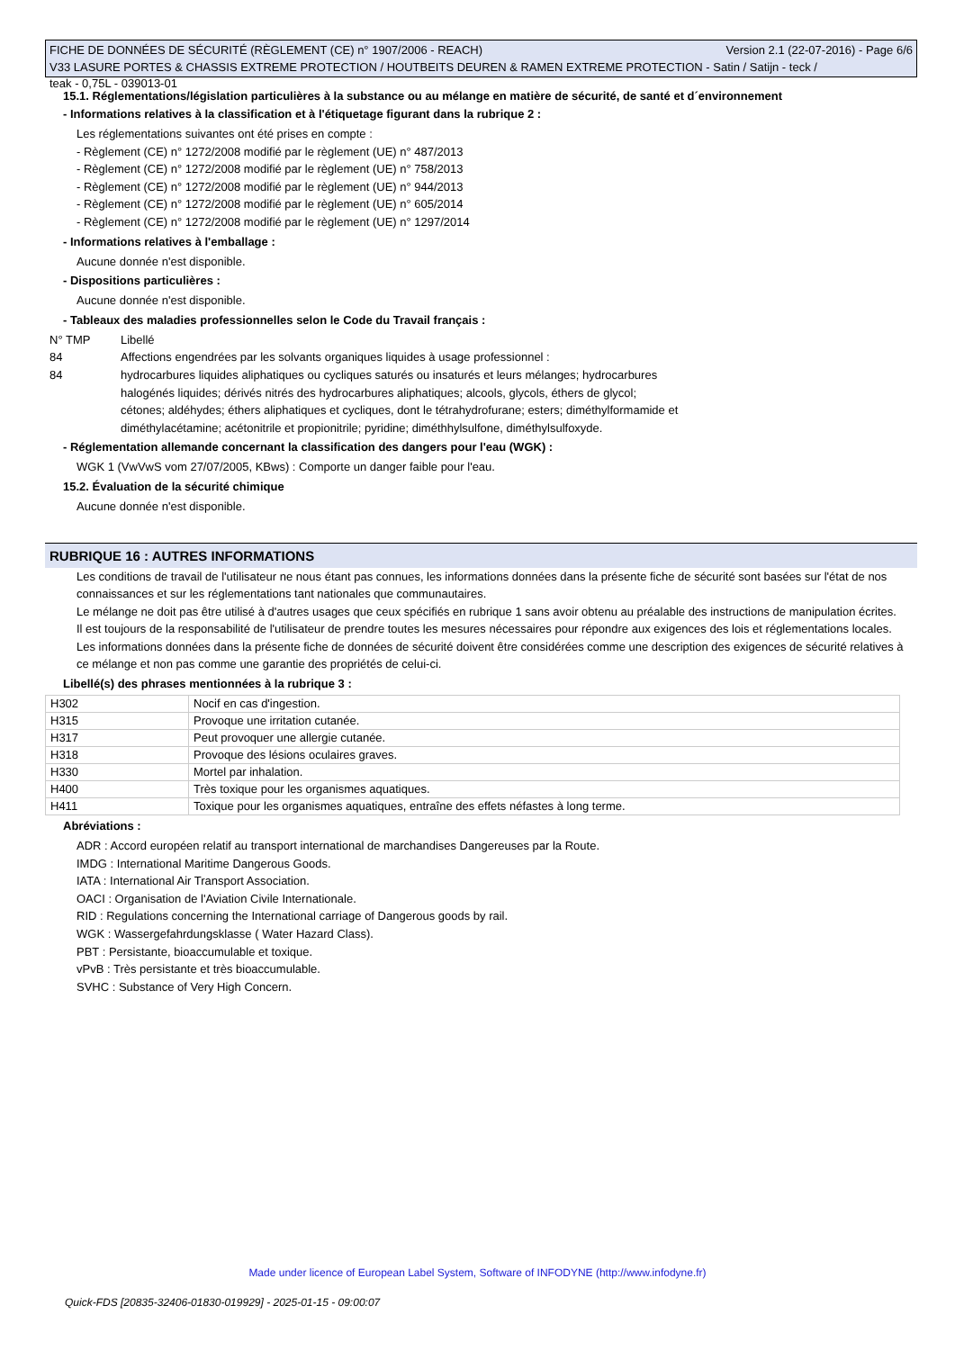FICHE DE DONNÉES DE SÉCURITÉ (RÈGLEMENT (CE) n° 1907/2006 - REACH) Version 2.1 (22-07-2016) - Page 6/6
V33 LASURE PORTES & CHASSIS EXTREME PROTECTION / HOUTBEITS DEUREN & RAMEN EXTREME PROTECTION - Satin / Satijn - teck /
teak - 0,75L - 039013-01
15.1. Réglementations/législation particulières à la substance ou au mélange en matière de sécurité, de santé et d´environnement
- Informations relatives à la classification et à l'étiquetage figurant dans la rubrique 2 :
Les réglementations suivantes ont été prises en compte :
- Règlement (CE) n° 1272/2008 modifié par le règlement (UE) n° 487/2013
- Règlement (CE) n° 1272/2008 modifié par le règlement (UE) n° 758/2013
- Règlement (CE) n° 1272/2008 modifié par le règlement (UE) n° 944/2013
- Règlement (CE) n° 1272/2008 modifié par le règlement (UE) n° 605/2014
- Règlement (CE) n° 1272/2008 modifié par le règlement (UE) n° 1297/2014
- Informations relatives à l'emballage :
Aucune donnée n'est disponible.
- Dispositions particulières :
Aucune donnée n'est disponible.
- Tableaux des maladies professionnelles selon le Code du Travail français :
N° TMP Libellé
84 Affections engendrées par les solvants organiques liquides à usage professionnel :
84 hydrocarbures liquides aliphatiques ou cycliques saturés ou insaturés et leurs mélanges; hydrocarbures
halogénés liquides; dérivés nitrés des hydrocarbures aliphatiques; alcools, glycols, éthers de glycol;
cétones; aldéhydes; éthers aliphatiques et cycliques, dont le tétrahydrofurane; esters; diméthylformamide et
diméthylacétamine; acétonitrile et propionitrile; pyridine; diméthhylsulfone, diméthylsulfoxyde.
- Réglementation allemande concernant la classification des dangers pour l'eau (WGK) :
WGK 1 (VwVwS vom 27/07/2005, KBws) : Comporte un danger faible pour l'eau.
15.2. Évaluation de la sécurité chimique
Aucune donnée n'est disponible.
RUBRIQUE 16 : AUTRES INFORMATIONS
Les conditions de travail de l'utilisateur ne nous étant pas connues, les informations données dans la présente fiche de sécurité sont basées sur l'état de nos connaissances et sur les réglementations tant nationales que communautaires.
Le mélange ne doit pas être utilisé à d'autres usages que ceux spécifiés en rubrique 1 sans avoir obtenu au préalable des instructions de manipulation écrites.
Il est toujours de la responsabilité de l'utilisateur de prendre toutes les mesures nécessaires pour répondre aux exigences des lois et réglementations locales.
Les informations données dans la présente fiche de données de sécurité doivent être considérées comme une description des exigences de sécurité relatives à ce mélange et non pas comme une garantie des propriétés de celui-ci.
Libellé(s) des phrases mentionnées à la rubrique 3 :
| H302 | Nocif en cas d'ingestion. |
| H315 | Provoque une irritation cutanée. |
| H317 | Peut provoquer une allergie cutanée. |
| H318 | Provoque des lésions oculaires graves. |
| H330 | Mortel par inhalation. |
| H400 | Très toxique pour les organismes aquatiques. |
| H411 | Toxique pour les organismes aquatiques, entraîne des effets néfastes à long terme. |
Abréviations :
ADR : Accord européen relatif au transport international de marchandises Dangereuses par la Route.
IMDG : International Maritime Dangerous Goods.
IATA : International Air Transport Association.
OACI : Organisation de l'Aviation Civile Internationale.
RID : Regulations concerning the International carriage of Dangerous goods by rail.
WGK : Wassergefahrdungsklasse ( Water Hazard Class).
PBT : Persistante, bioaccumulable et toxique.
vPvB : Très persistante et très bioaccumulable.
SVHC : Substance of Very High Concern.
Made under licence of European Label System, Software of INFODYNE (http://www.infodyne.fr)
Quick-FDS [20835-32406-01830-019929] - 2025-01-15 - 09:00:07